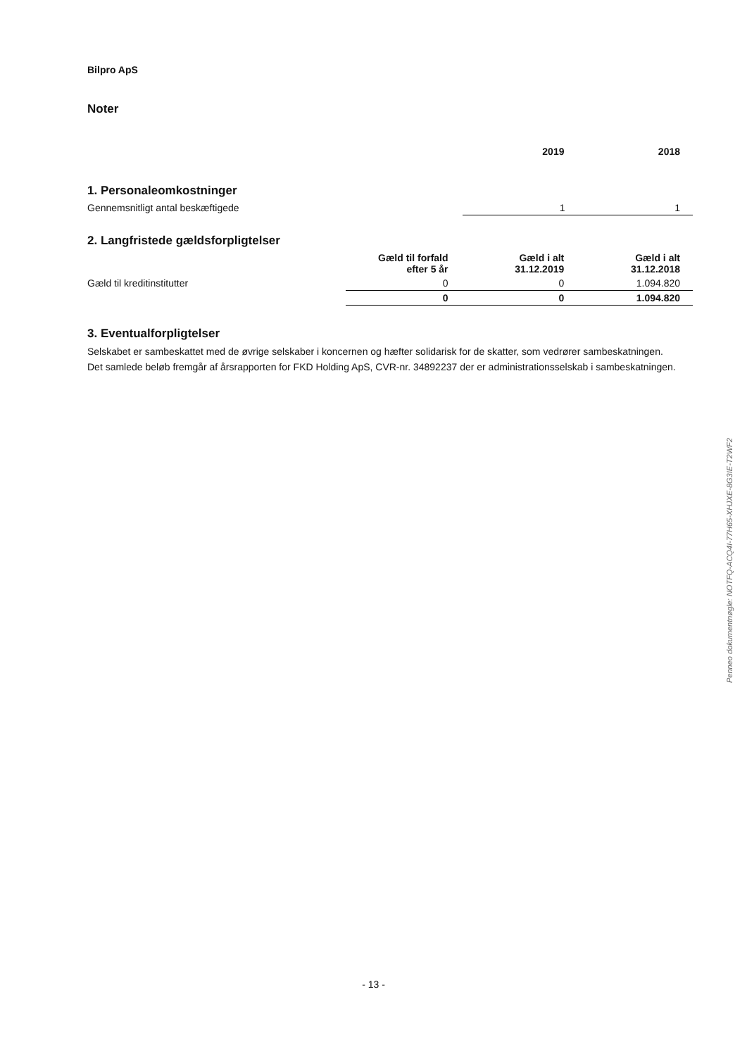Bilpro ApS
Noter
| | | 2019 | 2018 |
| --- | --- | --- | --- |
1. Personaleomkostninger
| Gennemsnitligt antal beskæftigede | | 1 | 1 |
2. Langfristede gældsforpligtelser
| | Gæld til forfald efter 5 år | Gæld i alt 31.12.2019 | Gæld i alt 31.12.2018 |
| --- | --- | --- | --- |
| Gæld til kreditinstitutter | 0 | 0 | 1.094.820 |
| | 0 | 0 | 1.094.820 |
3. Eventualforpligtelser
Selskabet er sambeskattet med de øvrige selskaber i koncernen og hæfter solidarisk for de skatter, som vedrører sambeskatningen.
Det samlede beløb fremgår af årsrapporten for FKD Holding ApS, CVR-nr. 34892237 der er administrationsselskab i sambeskatningen.
Penneo dokumentnøgle: NOTFQ-ACQ4I-77H65-XHJXE-8G3IE-T2WF2
- 13 -